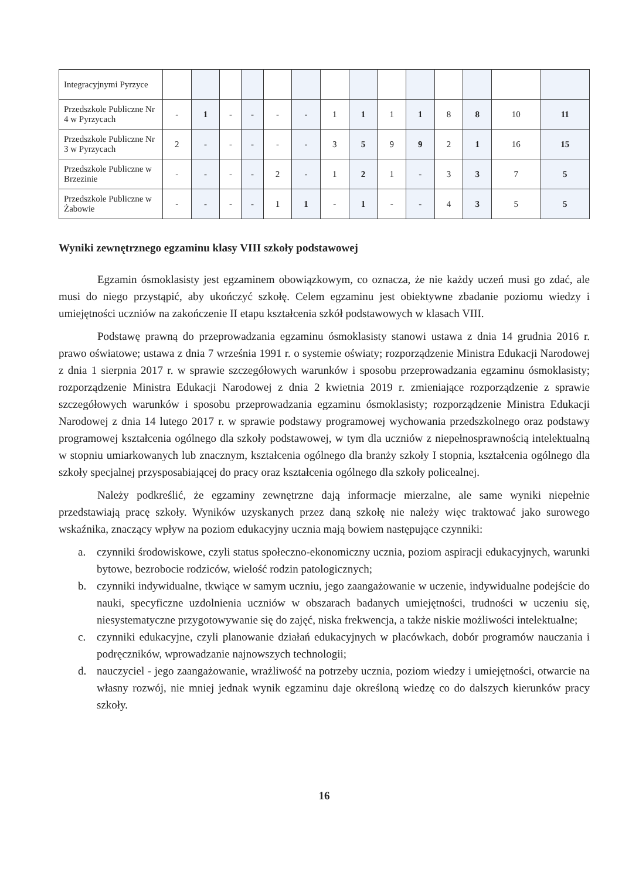| Integracyjnymi Pyrzyce | | | | | | | | | | | | | | |
| Przedszkole Publiczne Nr 4 w Pyrzycach | - | 1 | - | - | - | - | 1 | 1 | 1 | 1 | 8 | 8 | 10 | 11 |
| Przedszkole Publiczne Nr 3 w Pyrzycach | 2 | - | - | - | - | - | 3 | 5 | 9 | 9 | 2 | 1 | 16 | 15 |
| Przedszkole Publiczne w Brzezinie | - | - | - | - | 2 | - | 1 | 2 | 1 | - | 3 | 3 | 7 | 5 |
| Przedszkole Publiczne w Żabowie | - | - | - | - | 1 | 1 | - | 1 | - | - | 4 | 3 | 5 | 5 |
Wyniki zewnętrznego egzaminu klasy VIII szkoły podstawowej
Egzamin ósmoklasisty jest egzaminem obowiązkowym, co oznacza, że nie każdy uczeń musi go zdać, ale musi do niego przystąpić, aby ukończyć szkołę. Celem egzaminu jest obiektywne zbadanie poziomu wiedzy i umiejętności uczniów na zakończenie II etapu kształcenia szkół podstawowych w klasach VIII.
Podstawę prawną do przeprowadzania egzaminu ósmoklasisty stanowi ustawa z dnia 14 grudnia 2016 r. prawo oświatowe; ustawa z dnia 7 września 1991 r. o systemie oświaty; rozporządzenie Ministra Edukacji Narodowej z dnia 1 sierpnia 2017 r. w sprawie szczegółowych warunków i sposobu przeprowadzania egzaminu ósmoklasisty; rozporządzenie Ministra Edukacji Narodowej z dnia 2 kwietnia 2019 r. zmieniające rozporządzenie z sprawie szczegółowych warunków i sposobu przeprowadzania egzaminu ósmoklasisty; rozporządzenie Ministra Edukacji Narodowej z dnia 14 lutego 2017 r. w sprawie podstawy programowej wychowania przedszkolnego oraz podstawy programowej kształcenia ogólnego dla szkoły podstawowej, w tym dla uczniów z niepełnosprawnością intelektualną w stopniu umiarkowanych lub znacznym, kształcenia ogólnego dla branży szkoły I stopnia, kształcenia ogólnego dla szkoły specjalnej przysposabiającej do pracy oraz kształcenia ogólnego dla szkoły policealnej.
Należy podkreślić, że egzaminy zewnętrzne dają informacje mierzalne, ale same wyniki niepełnie przedstawiają pracę szkoły. Wyników uzyskanych przez daną szkołę nie należy więc traktować jako surowego wskaźnika, znaczący wpływ na poziom edukacyjny ucznia mają bowiem następujące czynniki:
a. czynniki środowiskowe, czyli status społeczno-ekonomiczny ucznia, poziom aspiracji edukacyjnych, warunki bytowe, bezrobocie rodziców, wielość rodzin patologicznych;
b. czynniki indywidualne, tkwiące w samym uczniu, jego zaangażowanie w uczenie, indywidualne podejście do nauki, specyficzne uzdolnienia uczniów w obszarach badanych umiejętności, trudności w uczeniu się, niesystematyczne przygotowywanie się do zajęć, niska frekwencja, a także niskie możliwości intelektualne;
c. czynniki edukacyjne, czyli planowanie działań edukacyjnych w placówkach, dobór programów nauczania i podręczników, wprowadzanie najnowszych technologii;
d. nauczyciel - jego zaangażowanie, wrażliwość na potrzeby ucznia, poziom wiedzy i umiejętności, otwarcie na własny rozwój, nie mniej jednak wynik egzaminu daje określoną wiedzę co do dalszych kierunków pracy szkoły.
16